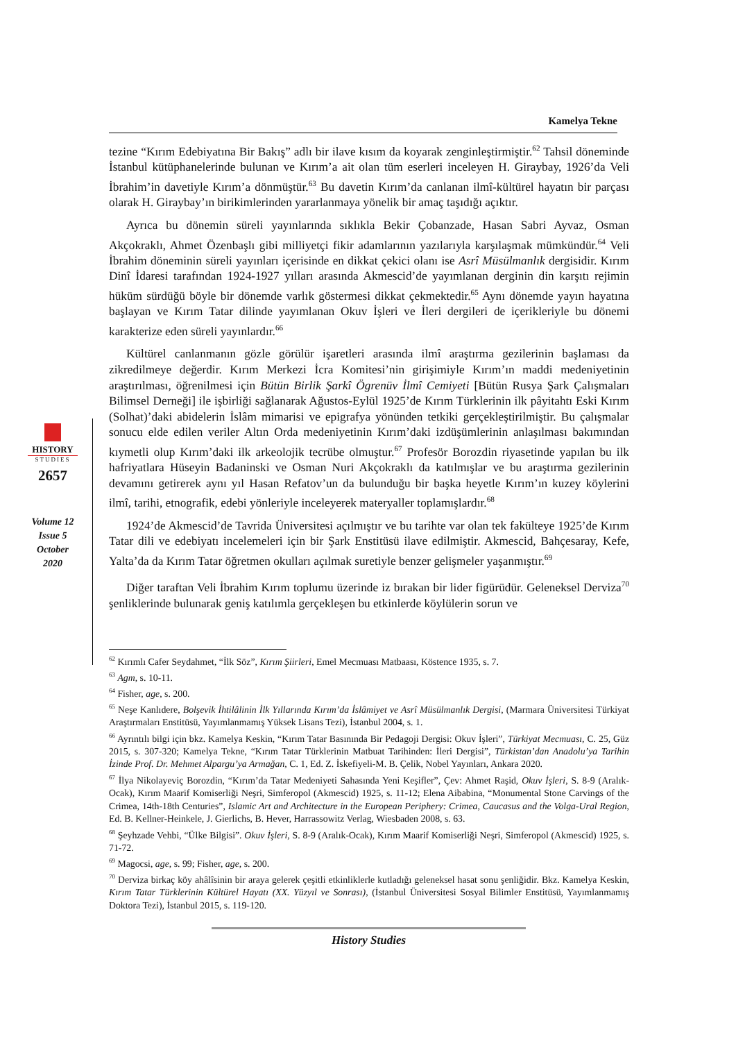Kamelya Tekne
tezine “Kırım Edebiyatına Bir Bakış” adlı bir ilave kısım da koyarak zenginleştirmiştir.<sup>62</sup> Tahsil döneminde İstanbul kütüphanelerinde bulunan ve Kırım’a ait olan tüm eserleri inceleyen H. Giraybay, 1926’da Veli İbrahim’in davetiyle Kırım’a dönmüştür.<sup>63</sup> Bu davetin Kırım’da canlanan ilmî-kültürel hayatın bir parçası olarak H. Giraybay’ın birikimlerinden yararlanmaya yönelik bir amaç taşıdığı açıktır.
Ayrıca bu dönemin süreli yayınlarında sıklıkla Bekir Çobanzade, Hasan Sabri Ayvaz, Osman Akçokraklı, Ahmet Özenbaşlı gibi milliyetçi fikir adamlarının yazılarıyla karşılaşmak mümkündür.<sup>64</sup> Veli İbrahim döneminin süreli yayınları içerisinde en dikkat çekici olanı ise Asrî Müsülmanlık dergisidir. Kırım Dinî İdaresi tarafından 1924-1927 yılları arasında Akmescid’de yayımlanan derginin din karşıtı rejimin hüküm sürdüğü böyle bir dönemde varlık göstermesi dikkat çekmektedir.<sup>65</sup> Aynı dönemde yayın hayatına başlayan ve Kırım Tatar dilinde yayımlanan Okuv İşleri ve İleri dergileri de içerikleriyle bu dönemi karakterize eden süreli yayınlardır.<sup>66</sup>
Kültürel canlanmanın gözle görülür işaretleri arasında ilmî araştırma gezilerinin başlaması da zikredilmeye değerdir. Kırım Merkezi İcra Komitesi’nin girişimiyle Kırım’ın maddi medeniyetinin araştırılması, öğrenilmesi için Bütün Birlik Şarkî Ögrenüv İlmî Cemiyeti [Bütün Rusya Şark Çalışmaları Bilimsel Derneği] ile işbirliği sağlanarak Ağustos-Eylül 1925’de Kırım Türklerinin ilk pâyitahtı Eski Kırım (Solhat)’daki abidelerin İslâm mimarisi ve epigrafya yönünden tetkiki gerçekleştirilmiştir. Bu çalışmalar sonucu elde edilen veriler Altın Orda medeniyetinin Kırım’daki izdüşümlerinin anlaşılması bakımından kıymetli olup Kırım’daki ilk arkeolojik tecrübe olmuştur.<sup>67</sup> Profesör Borozdin riyasetinde yapılan bu ilk hafriyatlara Hüseyin Badaninski ve Osman Nuri Akçokraklı da katılmışlar ve bu araştırma gezilerinin devamını getirerek aynı yıl Hasan Refatov’un da bulunduğu bir başka heyetle Kırım’ın kuzey köylerini ilmî, tarihi, etnografik, edebi yönleriyle inceleyerek materyaller toplamışlardır.<sup>68</sup>
1924’de Akmescid’de Tavrida Üniversitesi açılmıştır ve bu tarihte var olan tek fakülteye 1925’de Kırım Tatar dili ve edebiyatı incelemeleri için bir Şark Enstitüsü ilave edilmiştir. Akmescid, Bahçesaray, Kefe, Yalta’da da Kırım Tatar öğretmen okulları açılmak suretiyle benzer gelişmeler yaşanmıştır.<sup>69</sup>
Diğer taraftan Veli İbrahim Kırım toplumu üzerinde iz bırakan bir lider figürüdür. Geleneksel Derviza<sup>70</sup> şenliklerinde bulunarak geniş katılımla gerçekleşen bu etkinlerde köylülerin sorun ve
HISTORY
STUDIES
2657
Volume 12
Issue 5
October
2020
<sup>62</sup> Kırımlı Cafer Seydahmet, “İlk Söz”, Kırım Şiirleri, Emel Mecmuası Matbaası, Köstence 1935, s. 7.
<sup>63</sup> Agm, s. 10-11.
<sup>64</sup> Fisher, age, s. 200.
<sup>65</sup> Neşe Kanlıdere, Bolşevik İhtilâlinin İlk Yıllarında Kırım’da İslâmiyet ve Asrî Müsülmanlık Dergisi, (Marmara Üniversitesi Türkiyat Araştırmaları Enstitüsü, Yayımlanmamış Yüksek Lisans Tezi), İstanbul 2004, s. 1.
<sup>66</sup> Ayrıntılı bilgi için bkz. Kamelya Keskin, “Kırım Tatar Basınında Bir Pedagoji Dergisi: Okuv İşleri”, Türkiyat Mecmuası, C. 25, Güz 2015, s. 307-320; Kamelya Tekne, “Kırım Tatar Türklerinin Matbuat Tarihinden: İleri Dergisi”, Türkistan’dan Anadolu’ya Tarihin İzinde Prof. Dr. Mehmet Alpargu’ya Armağan, C. 1, Ed. Z. İskefiyeli-M. B. Çelik, Nobel Yayınları, Ankara 2020.
<sup>67</sup> İlya Nikolayeviç Borozdin, “Kırım’da Tatar Medeniyeti Sahasında Yeni Keşifler”, Çev: Ahmet Raşid, Okuv İşleri, S. 8-9 (Aralık-Ocak), Kırım Maarif Komiserliği Neşri, Simferopol (Akmescid) 1925, s. 11-12; Elena Aibabina, “Monumental Stone Carvings of the Crimea, 14th-18th Centuries”, Islamic Art and Architecture in the European Periphery: Crimea, Caucasus and the Volga-Ural Region, Ed. B. Kellner-Heinkele, J. Gierlichs, B. Hever, Harrassowitz Verlag, Wiesbaden 2008, s. 63.
<sup>68</sup> Şeyhzade Vehbi, “Ülke Bilgisi”. Okuv İşleri, S. 8-9 (Aralık-Ocak), Kırım Maarif Komiserliği Neşri, Simferopol (Akmescid) 1925, s. 71-72.
<sup>69</sup> Magocsi, age, s. 99; Fisher, age, s. 200.
<sup>70</sup> Derviza birkaç köy ahâlîsinin bir araya gelerek çeşitli etkinliklerle kutladığı geleneksel hasat sonu şenliğidir. Bkz. Kamelya Keskin, Kırım Tatar Türklerinin Kültürel Hayatı (XX. Yüzyıl ve Sonrası), (İstanbul Üniversitesi Sosyal Bilimler Enstitüsü, Yayımlanmamış Doktora Tezi), İstanbul 2015, s. 119-120.
History Studies